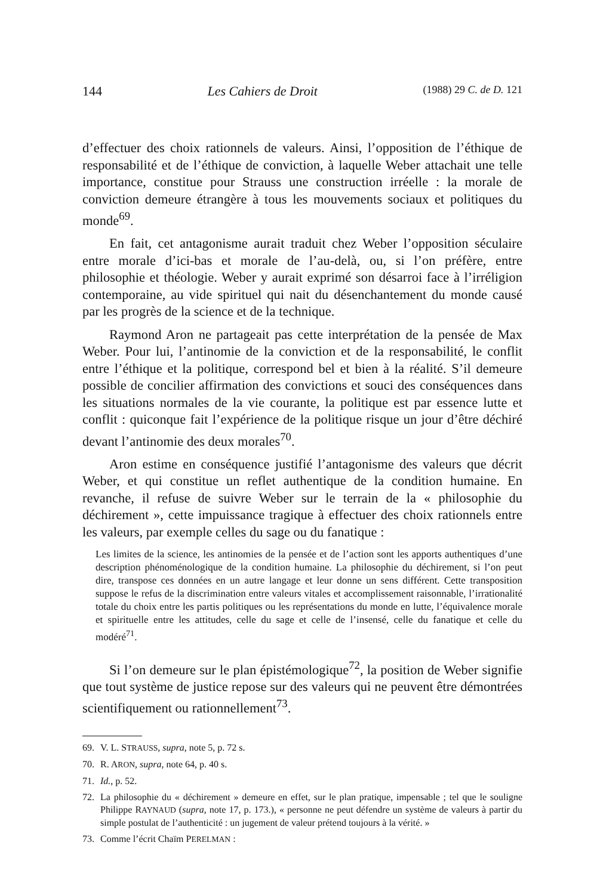144 Les Cahiers de Droit (1988) 29 C. de D. 121
d’effectuer des choix rationnels de valeurs. Ainsi, l’opposition de l’éthique de responsabilité et de l’éthique de conviction, à laquelle Weber attachait une telle importance, constitue pour Strauss une construction irréelle : la morale de conviction demeure étrangère à tous les mouvements sociaux et politiques du monde<sup>69</sup>.
En fait, cet antagonisme aurait traduit chez Weber l’opposition séculaire entre morale d’ici-bas et morale de l’au-delà, ou, si l’on préfère, entre philosophie et théologie. Weber y aurait exprimé son désarroi face à l’irréligion contemporaine, au vide spirituel qui nait du désenchantement du monde causé par les progrès de la science et de la technique.
Raymond Aron ne partageait pas cette interprétation de la pensée de Max Weber. Pour lui, l’antinomie de la conviction et de la responsabilité, le conflit entre l’éthique et la politique, correspond bel et bien à la réalité. S’il demeure possible de concilier affirmation des convictions et souci des conséquences dans les situations normales de la vie courante, la politique est par essence lutte et conflit : quiconque fait l’expérience de la politique risque un jour d’être déchiré devant l’antinomie des deux morales<sup>70</sup>.
Aron estime en conséquence justifié l’antagonisme des valeurs que décrit Weber, et qui constitue un reflet authentique de la condition humaine. En revanche, il refuse de suivre Weber sur le terrain de la « philosophie du déchirement », cette impuissance tragique à effectuer des choix rationnels entre les valeurs, par exemple celles du sage ou du fanatique :
Les limites de la science, les antinomies de la pensée et de l’action sont les apports authentiques d’une description phénoménologique de la condition humaine. La philosophie du déchirement, si l’on peut dire, transpose ces données en un autre langage et leur donne un sens différent. Cette transposition suppose le refus de la discrimination entre valeurs vitales et accomplissement raisonnable, l’irrationalité totale du choix entre les partis politiques ou les représentations du monde en lutte, l’équivalence morale et spirituelle entre les attitudes, celle du sage et celle de l’insensé, celle du fanatique et celle du modéré<sup>71</sup>.
Si l’on demeure sur le plan épistémologique<sup>72</sup>, la position de Weber signifie que tout système de justice repose sur des valeurs qui ne peuvent être démontrées scientifiquement ou rationnellement<sup>73</sup>.
69. V. L. STRAUSS, supra, note 5, p. 72 s.
70. R. ARON, supra, note 64, p. 40 s.
71. Id., p. 52.
72. La philosophie du « déchirement » demeure en effet, sur le plan pratique, impensable ; tel que le souligne Philippe RAYNAUD (supra, note 17, p. 173.), « personne ne peut défendre un système de valeurs à partir du simple postulat de l’authenticité : un jugement de valeur prétend toujours à la vérité. »
73. Comme l’écrit Chaïm PERELMAN :